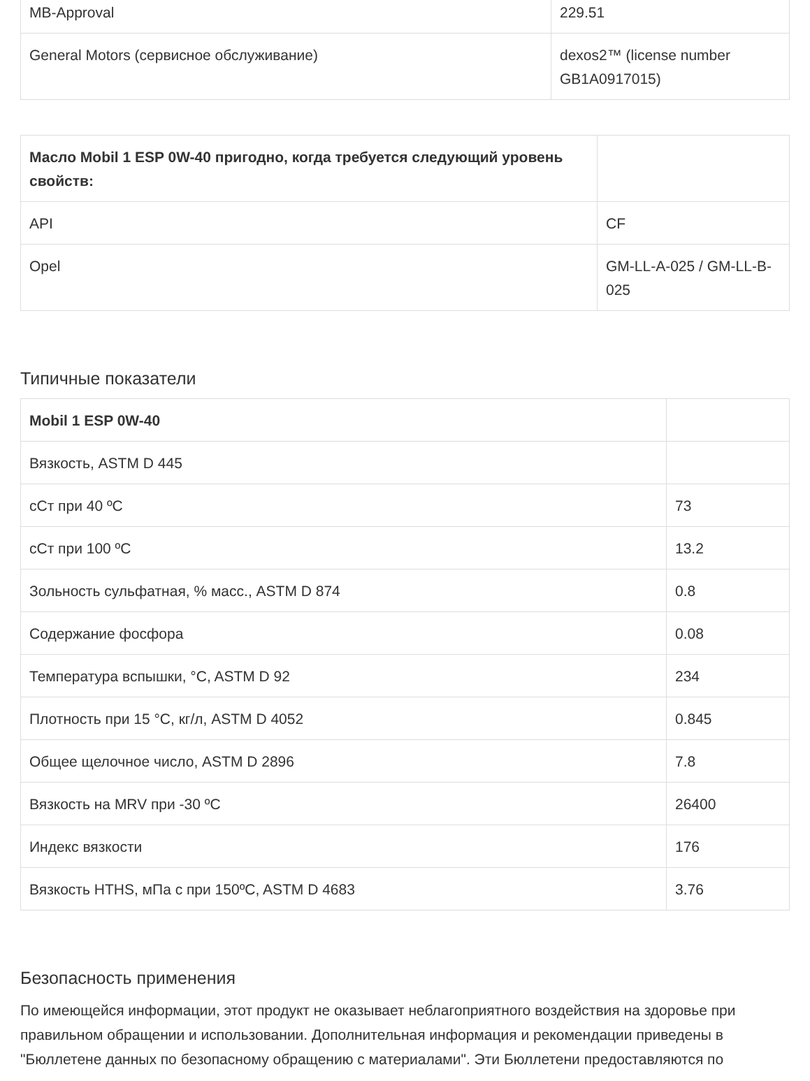| MB-Approval | 229.51 |
| General Motors (сервисное обслуживание) | dexos2™ (license number GB1A0917015) |
| Масло Mobil 1 ESP 0W-40 пригодно, когда требуется следующий уровень свойств: | |
| API | CF |
| Opel | GM-LL-A-025 / GM-LL-B-025 |
Типичные показатели
| Mobil 1 ESP 0W-40 | |
| Вязкость, ASTM D 445 | |
| сСт при 40 ºC | 73 |
| сСт при 100 ºC | 13.2 |
| Зольность сульфатная, % масс., ASTM D 874 | 0.8 |
| Содержание фосфора | 0.08 |
| Температура вспышки, °C, ASTM D 92 | 234 |
| Плотность при 15 °C, кг/л, ASTM D 4052 | 0.845 |
| Общее щелочное число, ASTM D 2896 | 7.8 |
| Вязкость на MRV при -30 ºC | 26400 |
| Индекс вязкости | 176 |
| Вязкость HTHS, мПа с при 150ºC, ASTM D 4683 | 3.76 |
Безопасность применения
По имеющейся информации, этот продукт не оказывает неблагоприятного воздействия на здоровье при правильном обращении и использовании. Дополнительная информация и рекомендации приведены в "Бюллетене данных по безопасному обращению с материалами". Эти Бюллетени предоставляются по